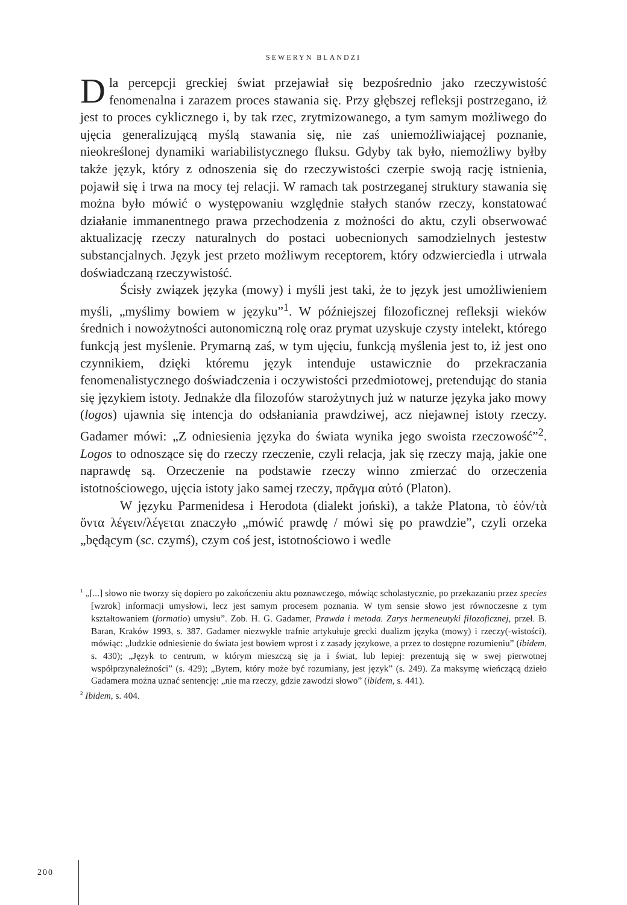SEWERYN BLANDZI
Dla percepcji greckiej świat przejawiał się bezpośrednio jako rzeczywistość fenomenalna i zarazem proces stawania się. Przy głębszej refleksji postrzegano, iż jest to proces cyklicznego i, by tak rzec, zrytmizowanego, a tym samym możliwego do ujęcia generalizującą myślą stawania się, nie zaś uniemożliwiającej poznanie, nieokreślonej dynamiki wariabilistycznego fluksu. Gdyby tak było, niemożliwy byłby także język, który z odnoszenia się do rzeczywistości czerpie swoją rację istnienia, pojawił się i trwa na mocy tej relacji. W ramach tak postrzeganej struktury stawania się można było mówić o występowaniu względnie stałych stanów rzeczy, konstatować działanie immanentnego prawa przechodzenia z możności do aktu, czyli obserwować aktualizację rzeczy naturalnych do postaci uobecnionych samodzielnych jestestw substancjalnych. Język jest przeto możliwym receptorem, który odzwierciedla i utrwala doświadczaną rzeczywistość.
Ścisły związek języka (mowy) i myśli jest taki, że to język jest umożliwieniem myśli, „myślimy bowiem w języku”<sup>1</sup>. W późniejszej filozoficznej refleksji wieków średnich i nowożytności autonomiczną rolę oraz prymat uzyskuje czysty intelekt, którego funkcją jest myślenie. Prymarną zaś, w tym ujęciu, funkcją myślenia jest to, iż jest ono czynnikiem, dzięki któremu język intenduje ustawicznie do przekraczania fenomenalistycznego doświadczenia i oczywistości przedmiotowej, pretendując do stania się językiem istoty. Jednakże dla filozofów starożytnych już w naturze języka jako mowy (logos) ujawnia się intencja do odsłaniania prawdziwej, acz niejawnej istoty rzeczy. Gadamer mówi: „Z odniesienia języka do świata wynika jego swoista rzeczowość”<sup>2</sup>. Logos to odnoszące się do rzeczy rzeczenie, czyli relacja, jak się rzeczy mają, jakie one naprawdę są. Orzeczenie na podstawie rzeczy winno zmierzać do orzeczenia istotnościowego, ujęcia istoty jako samej rzeczy, πρᾶγμα αὐτό (Platon).
W języku Parmenidesa i Herodota (dialekt joński), a także Platona, τὸ ἐόν/τὰ ὄντα λέγειν/λέγεται znaczyło „mówić prawdę / mówi się po prawdzie”, czyli orzeka „będącym (sc. czymś), czym coś jest, istotnościowo i wedle
<sup>1</sup> „[...] słowo nie tworzy się dopiero po zakończeniu aktu poznawczego, mówiąc scholastycznie, po przekazaniu przez species [wzrok] informacji umysłowi, lecz jest samym procesem poznania. W tym sensie słowo jest równoczesne z tym kształtowaniem (formatio) umysłu”. Zob. H. G. Gadamer, Prawda i metoda. Zarys hermeneutyki filozoficznej, przeł. B. Baran, Kraków 1993, s. 387. Gadamer niezwykle trafnie artykułuje grecki dualizm języka (mowy) i rzeczy(-wistości), mówiąc: „ludzkie odniesienie do świata jest bowiem wprost i z zasady językowe, a przez to dostępne rozumieniu” (ibidem, s. 430); „Język to centrum, w którym mieszczą się ja i świat, lub lepiej: prezentują się w swej pierwotnej współprzynależności” (s. 429); „Bytem, który może być rozumiany, jest język” (s. 249). Za maksymę wieńczącą dzieło Gadamera można uznać sentencję: „nie ma rzeczy, gdzie zawodzi słowo” (ibidem, s. 441).
<sup>2</sup> Ibidem, s. 404.
200